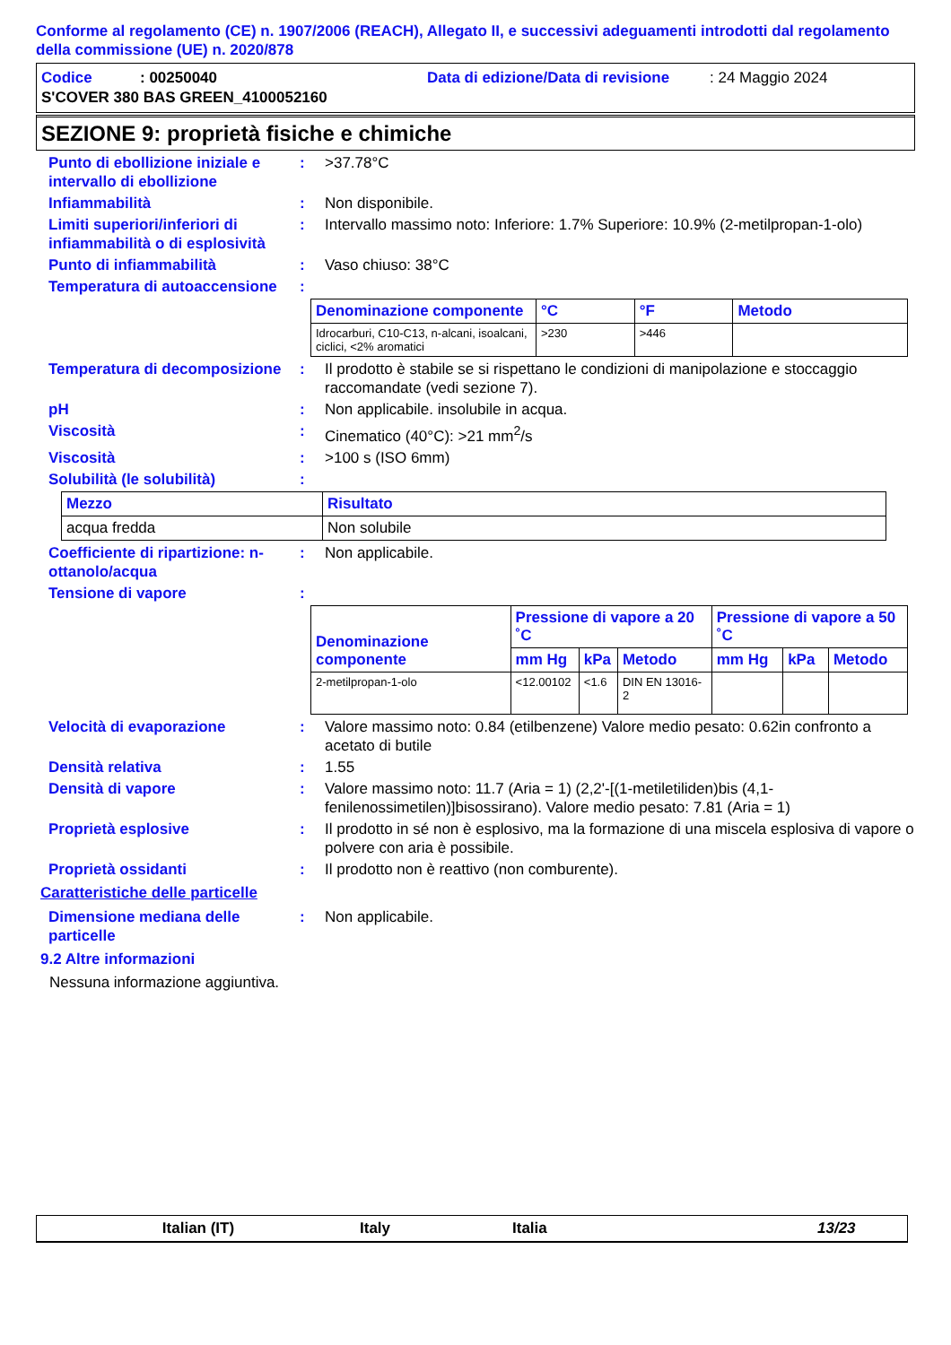Conforme al regolamento (CE) n. 1907/2006 (REACH), Allegato II, e successivi adeguamenti introdotti dal regolamento della commissione (UE) n. 2020/878
Codice: 00250040 Data di edizione/Data di revisione: 24 Maggio 2024
S'COVER 380 BAS GREEN_4100052160
SEZIONE 9: proprietà fisiche e chimiche
Punto di ebollizione iniziale e intervallo di ebollizione
: >37.78°C
Infiammabilità : Non disponibile.
Limiti superiori/inferiori di infiammabilità o di esplosività
: Intervallo massimo noto: Inferiore: 1.7% Superiore: 10.9% (2-metilpropan-1-olo)
Punto di infiammabilità : Vaso chiuso: 38°C
Temperatura di autoaccensione
:
| Denominazione componente | °C | °F | Metodo |
| --- | --- | --- | --- |
| Idrocarburi, C10-C13, n-alcani, isoalcani, ciclici, <2% aromatici | >230 | >446 | |
Temperatura di decomposizione
: Il prodotto è stabile se si rispettano le condizioni di manipolazione e stoccaggio raccomandate (vedi sezione 7).
pH : Non applicabile. insolubile in acqua.
Viscosità : Cinematico (40°C): >21 mm<sup>2</sup>/s
Viscosità : >100 s (ISO 6mm)
Solubilità (le solubilità) :
| Mezzo | Risultato |
| --- | --- |
| acqua fredda | Non solubile |
Coefficiente di ripartizione: n-ottanolo/acqua
: Non applicabile.
Tensione di vapore :
| Denominazione componente | Pressione di vapore a 20 ˚C | | | Pressione di vapore a 50 ˚C | | |
| --- | --- | --- | --- | --- | --- | --- |
| | mm Hg | kPa | Metodo | mm Hg | kPa | Metodo |
| 2-metilpropan-1-olo | <12.00102 | <1.6 | DIN EN 13016-2 | | | |
Velocità di evaporazione : Valore massimo noto: 0.84 (etilbenzene) Valore medio pesato: 0.62in confronto a acetato di butile
Densità relativa : 1.55
Densità di vapore : Valore massimo noto: 11.7 (Aria = 1) (2,2'-[(1-metiletiliden)bis (4,1-fenilenossimetilen)]bisossirano). Valore medio pesato: 7.81 (Aria = 1)
Proprietà esplosive : Il prodotto in sé non è esplosivo, ma la formazione di una miscela esplosiva di vapore o polvere con aria è possibile.
Proprietà ossidanti : Il prodotto non è reattivo (non comburente).
Caratteristiche delle particelle
Dimensione mediana delle particelle
: Non applicabile.
9.2 Altre informazioni
Nessuna informazione aggiuntiva.
Italian (IT) Italy Italia 13/23